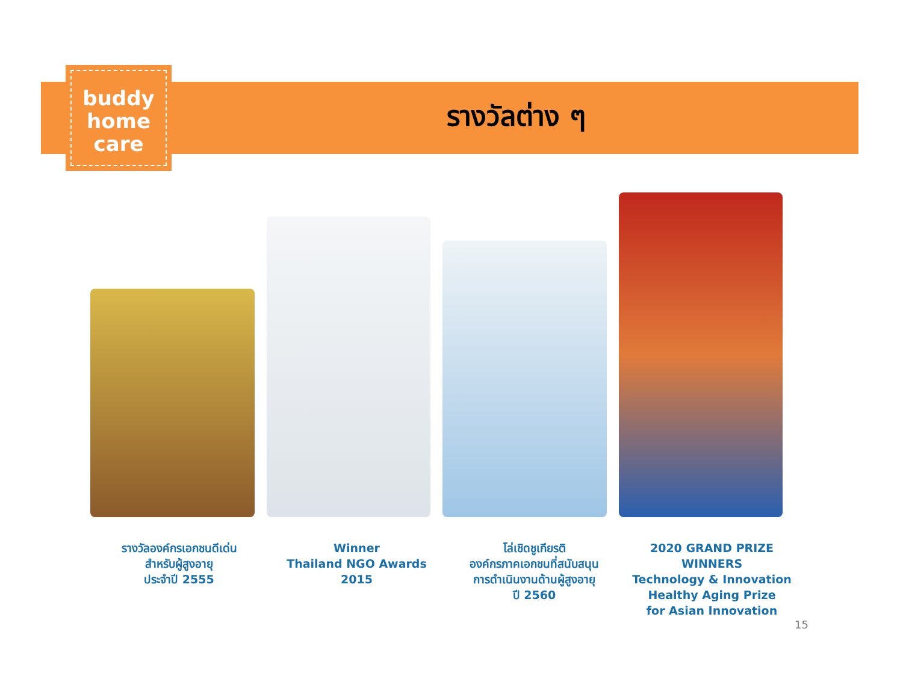buddy
home
care
รางวัลต่าง ๆ
รางวัลองค์กรเอกชนดีเด่น
สำหรับผู้สูงอายุ
ประจำปี 2555
Winner
Thailand NGO Awards
2015
โล่เชิดชูเกียรติ
องค์กรภาคเอกชนที่สนับสนุน
การดำเนินงานด้านผู้สูงอายุ
ปี 2560
2020 GRAND PRIZE WINNERS
Technology & Innovation
Healthy Aging Prize
for Asian Innovation
15